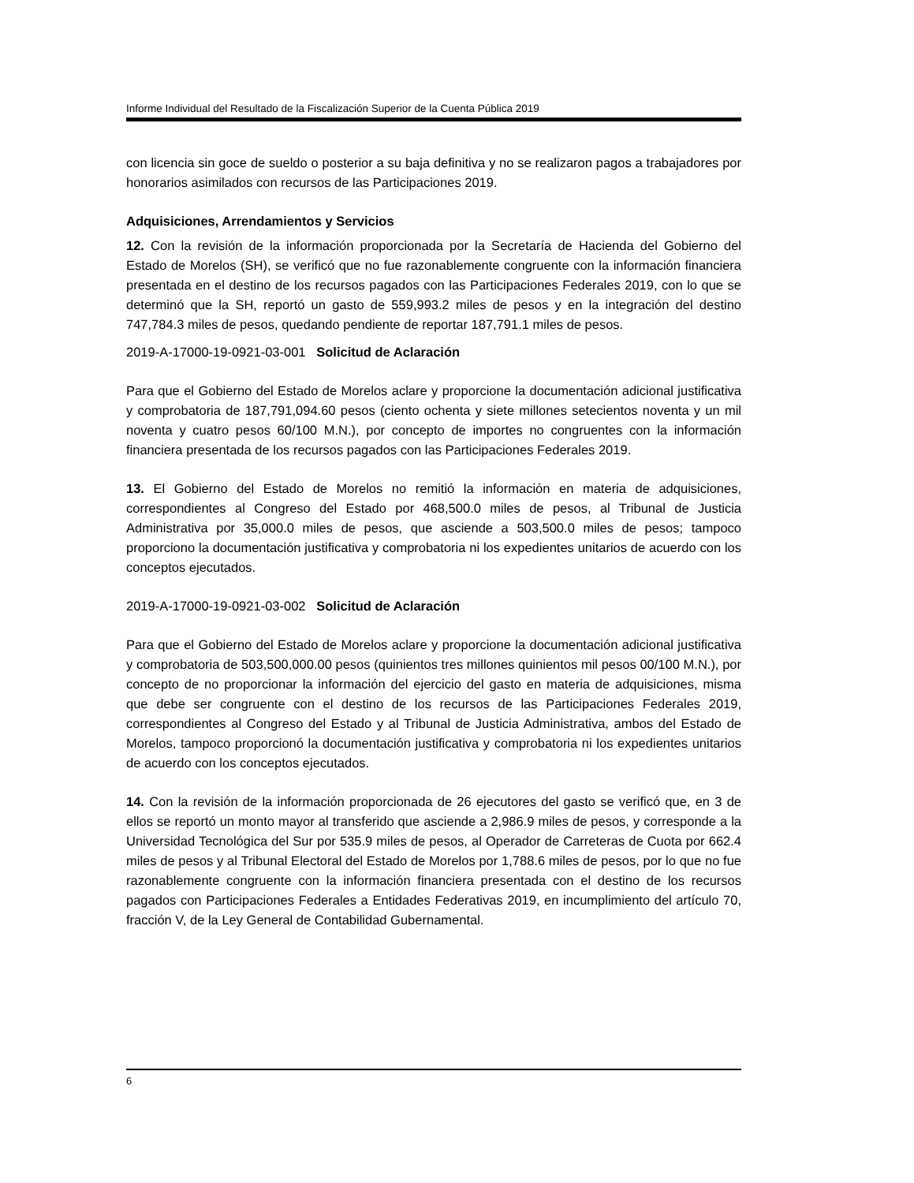Informe Individual del Resultado de la Fiscalización Superior de la Cuenta Pública 2019
con licencia sin goce de sueldo o posterior a su baja definitiva y no se realizaron pagos a trabajadores por honorarios asimilados con recursos de las Participaciones 2019.
Adquisiciones, Arrendamientos y Servicios
12. Con la revisión de la información proporcionada por la Secretaría de Hacienda del Gobierno del Estado de Morelos (SH), se verificó que no fue razonablemente congruente con la información financiera presentada en el destino de los recursos pagados con las Participaciones Federales 2019, con lo que se determinó que la SH, reportó un gasto de 559,993.2 miles de pesos y en la integración del destino 747,784.3 miles de pesos, quedando pendiente de reportar 187,791.1 miles de pesos.
2019-A-17000-19-0921-03-001 Solicitud de Aclaración
Para que el Gobierno del Estado de Morelos aclare y proporcione la documentación adicional justificativa y comprobatoria de 187,791,094.60 pesos (ciento ochenta y siete millones setecientos noventa y un mil noventa y cuatro pesos 60/100 M.N.), por concepto de importes no congruentes con la información financiera presentada de los recursos pagados con las Participaciones Federales 2019.
13. El Gobierno del Estado de Morelos no remitió la información en materia de adquisiciones, correspondientes al Congreso del Estado por 468,500.0 miles de pesos, al Tribunal de Justicia Administrativa por 35,000.0 miles de pesos, que asciende a 503,500.0 miles de pesos; tampoco proporciono la documentación justificativa y comprobatoria ni los expedientes unitarios de acuerdo con los conceptos ejecutados.
2019-A-17000-19-0921-03-002 Solicitud de Aclaración
Para que el Gobierno del Estado de Morelos aclare y proporcione la documentación adicional justificativa y comprobatoria de 503,500,000.00 pesos (quinientos tres millones quinientos mil pesos 00/100 M.N.), por concepto de no proporcionar la información del ejercicio del gasto en materia de adquisiciones, misma que debe ser congruente con el destino de los recursos de las Participaciones Federales 2019, correspondientes al Congreso del Estado y al Tribunal de Justicia Administrativa, ambos del Estado de Morelos, tampoco proporcionó la documentación justificativa y comprobatoria ni los expedientes unitarios de acuerdo con los conceptos ejecutados.
14. Con la revisión de la información proporcionada de 26 ejecutores del gasto se verificó que, en 3 de ellos se reportó un monto mayor al transferido que asciende a 2,986.9 miles de pesos, y corresponde a la Universidad Tecnológica del Sur por 535.9 miles de pesos, al Operador de Carreteras de Cuota por 662.4 miles de pesos y al Tribunal Electoral del Estado de Morelos por 1,788.6 miles de pesos, por lo que no fue razonablemente congruente con la información financiera presentada con el destino de los recursos pagados con Participaciones Federales a Entidades Federativas 2019, en incumplimiento del artículo 70, fracción V, de la Ley General de Contabilidad Gubernamental.
6